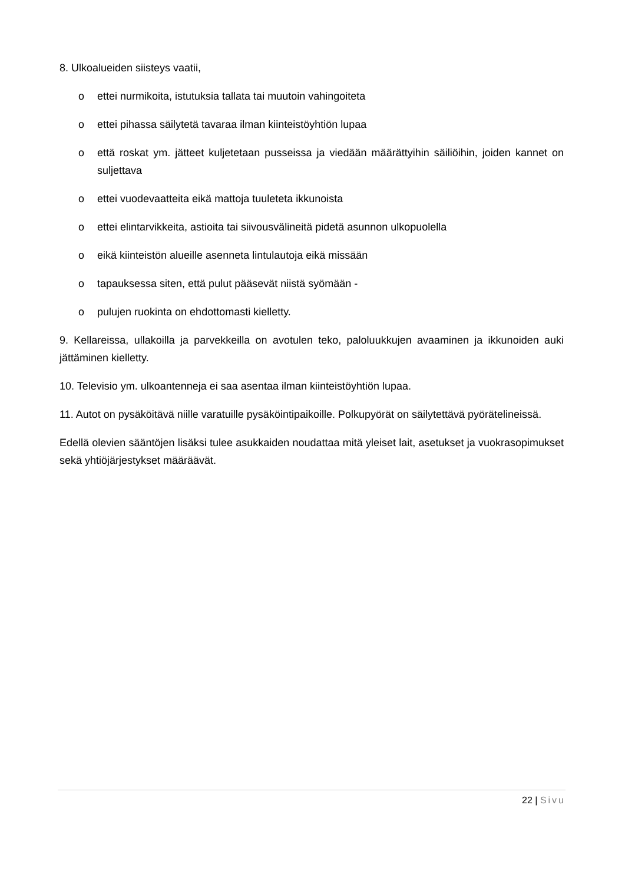8. Ulkoalueiden siisteys vaatii,
o ettei nurmikoita, istutuksia tallata tai muutoin vahingoiteta
o ettei pihassa säilytetä tavaraa ilman kiinteistöyhtiön lupaa
o että roskat ym. jätteet kuljetetaan pusseissa ja viedään määrättyihin säiliöihin, joiden kannet on suljettava
o ettei vuodevaatteita eikä mattoja tuuleteta ikkunoista
o ettei elintarvikkeita, astioita tai siivousvälineitä pidetä asunnon ulkopuolella
o eikä kiinteistön alueille asenneta lintulautoja eikä missään
o tapauksessa siten, että pulut pääsevät niistä syömään -
o pulujen ruokinta on ehdottomasti kielletty.
9. Kellareissa, ullakoilla ja parvekkeilla on avotulen teko, paloluukkujen avaaminen ja ikkunoiden auki jättäminen kielletty.
10. Televisio ym. ulkoantenneja ei saa asentaa ilman kiinteistöyhtiön lupaa.
11. Autot on pysäköitävä niille varatuille pysäköintipaikoille. Polkupyörät on säilytettävä pyörätelineissä.
Edellä olevien sääntöjen lisäksi tulee asukkaiden noudattaa mitä yleiset lait, asetukset ja vuokrasopimukset sekä yhtiöjärjestykset määräävät.
22 | Sivu